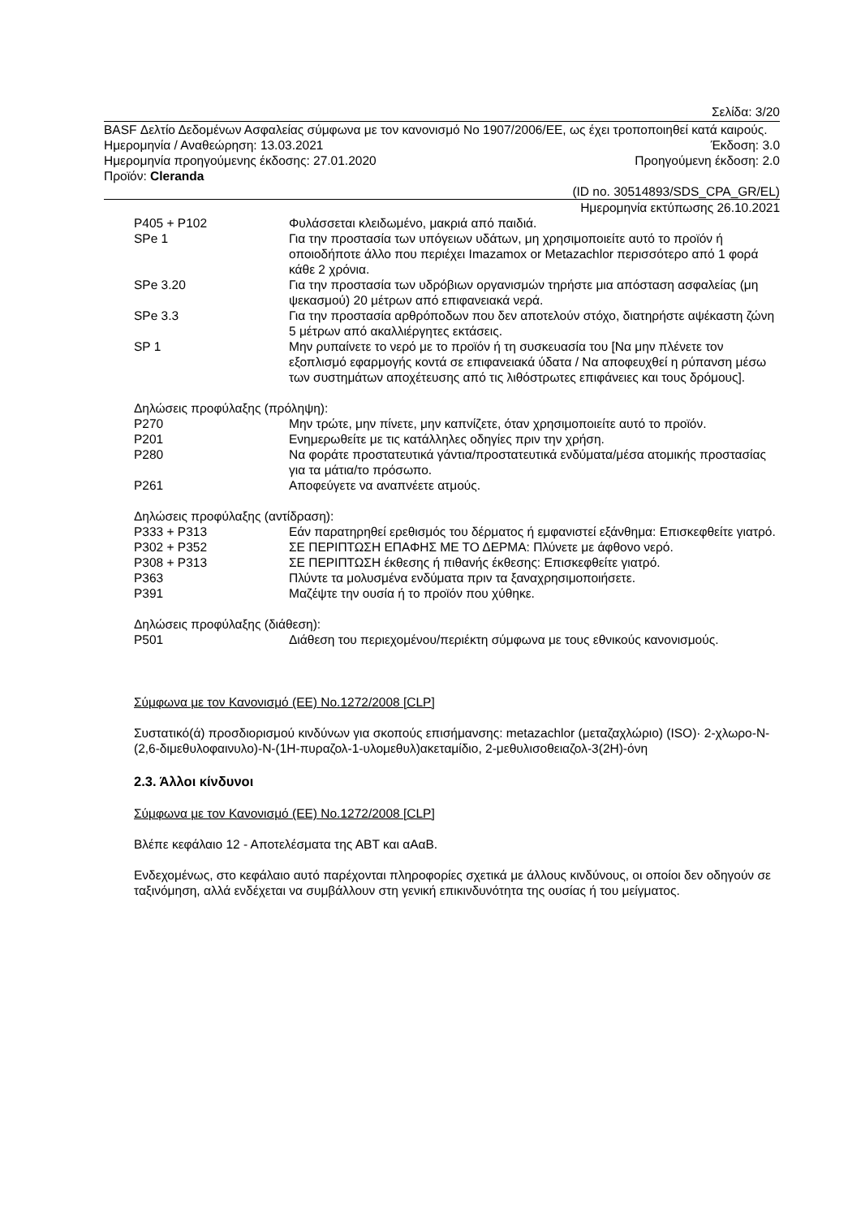Σελίδα: 3/20
BASF Δελτίο Δεδομένων Ασφαλείας σύμφωνα με τον κανονισμό Νο 1907/2006/ΕΕ, ως έχει τροποποιηθεί κατά καιρούς.
Ημερομηνία / Αναθεώρηση: 13.03.2021 Έκδοση: 3.0
Ημερομηνία προηγούμενης έκδοσης: 27.01.2020 Προηγούμενη έκδοση: 2.0
Προϊόν: Cleranda
(ID no. 30514893/SDS_CPA_GR/EL)
Ημερομηνία εκτύπωσης 26.10.2021
| P405 + P102 | Φυλάσσεται κλειδωμένο, μακριά από παιδιά. |
| SPe 1 | Για την προστασία των υπόγειων υδάτων, μη χρησιμοποιείτε αυτό το προϊόν ή οποιοδήποτε άλλο που περιέχει Imazamox or Metazachlor περισσότερο από 1 φορά κάθε 2 χρόνια. |
| SPe 3.20 | Για την προστασία των υδρόβιων οργανισμών τηρήστε μια απόσταση ασφαλείας (μη ψεκασμού) 20 μέτρων από επιφανειακά νερά. |
| SPe 3.3 | Για την προστασία αρθρόποδων που δεν αποτελούν στόχο, διατηρήστε αψέκαστη ζώνη 5 μέτρων από ακαλλιέργητες εκτάσεις. |
| SP 1 | Μην ρυπαίνετε το νερό με το προϊόν ή τη συσκευασία του [Να μην πλένετε τον εξοπλισμό εφαρμογής κοντά σε επιφανειακά ύδατα / Να αποφευχθεί η ρύπανση μέσω των συστημάτων αποχέτευσης από τις λιθόστρωτες επιφάνειες και τους δρόμους]. |
Δηλώσεις προφύλαξης (πρόληψη):
| P270 | Μην τρώτε, μην πίνετε, μην καπνίζετε, όταν χρησιμοποιείτε αυτό το προϊόν. |
| P201 | Ενημερωθείτε με τις κατάλληλες οδηγίες πριν την χρήση. |
| P280 | Να φοράτε προστατευτικά γάντια/προστατευτικά ενδύματα/μέσα ατομικής προστασίας για τα μάτια/το πρόσωπο. |
| P261 | Αποφεύγετε να αναπνέετε ατμούς. |
Δηλώσεις προφύλαξης (αντίδραση):
| P333 + P313 | Εάν παρατηρηθεί ερεθισμός του δέρματος ή εμφανιστεί εξάνθημα: Επισκεφθείτε γιατρό. |
| P302 + P352 | ΣΕ ΠΕΡΙΠΤΩΣΗ ΕΠΑΦΗΣ ΜΕ ΤΟ ΔΕΡΜΑ: Πλύνετε με άφθονο νερό. |
| P308 + P313 | ΣΕ ΠΕΡΙΠΤΩΣΗ έκθεσης ή πιθανής έκθεσης: Επισκεφθείτε γιατρό. |
| P363 | Πλύντε τα μολυσμένα ενδύματα πριν τα ξαναχρησιμοποιήσετε. |
| P391 | Μαζέψτε την ουσία ή το προϊόν που χύθηκε. |
Δηλώσεις προφύλαξης (διάθεση):
| P501 | Διάθεση του περιεχομένου/περιέκτη σύμφωνα με τους εθνικούς κανονισμούς. |
Σύμφωνα με τον Κανονισμό (ΕΕ) No.1272/2008 [CLP]
Συστατικό(ά) προσδιορισμού κινδύνων για σκοπούς επισήμανσης: metazachlor (μεταζαχλώριο) (ISO)· 2-χλωρο-N-(2,6-διμεθυλοφαινυλο)-N-(1H-πυραζολ-1-υλομεθυλ)ακεταμίδιο, 2-μεθυλισοθειαζολ-3(2H)-όνη
2.3. Άλλοι κίνδυνοι
Σύμφωνα με τον Κανονισμό (ΕΕ) No.1272/2008 [CLP]
Βλέπε κεφάλαιο 12 - Αποτελέσματα της ΑΒΤ και αΑαΒ.
Ενδεχομένως, στο κεφάλαιο αυτό παρέχονται πληροφορίες σχετικά με άλλους κινδύνους, οι οποίοι δεν οδηγούν σε ταξινόμηση, αλλά ενδέχεται να συμβάλλουν στη γενική επικινδυνότητα της ουσίας ή του μείγματος.